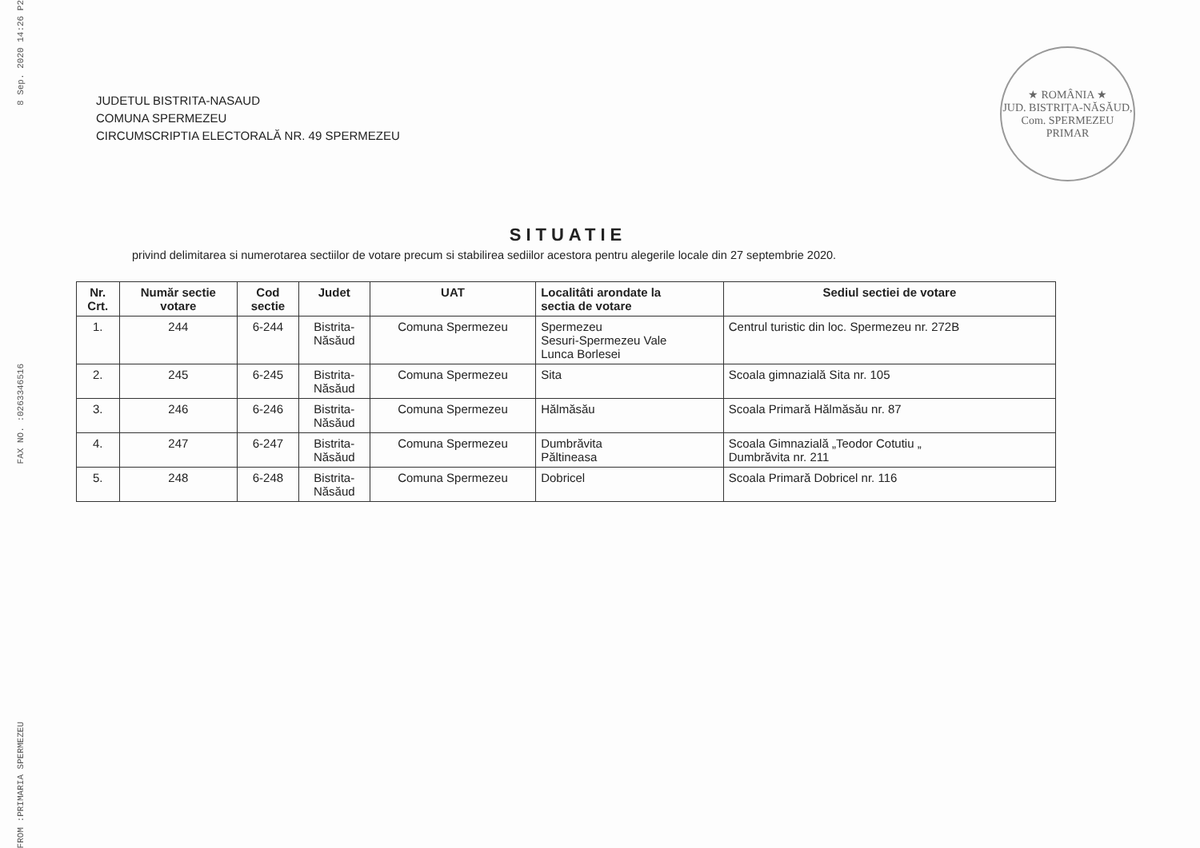8 Sep. 2020 14:26 P2
FAX NO. :0263346516
FROM :PRIMARIA SPERMEZEU
★ ROMÂNIA ★
JUD. BISTRIȚA-NĂSĂUD, Com. SPERMEZEU
PRIMAR
JUDETUL BISTRITA-NASAUD
COMUNA SPERMEZEU
CIRCUMSCRIPTIA ELECTORALĂ NR. 49 SPERMEZEU
SITUATIE
privind delimitarea si numerotarea sectiilor de votare precum si stabilirea sediilor acestora pentru alegerile locale din 27 septembrie 2020.
| Nr. Crt. | Număr sectie votare | Cod sectie | Judet | UAT | Localitâti arondate la sectia de votare | Sediul sectiei de votare |
| --- | --- | --- | --- | --- | --- | --- |
| 1. | 244 | 6-244 | Bistrita- Năsăud | Comuna Spermezeu | Spermezeu Sesuri-Spermezeu Vale Lunca Borlesei | Centrul turistic din loc. Spermezeu nr. 272B |
| 2. | 245 | 6-245 | Bistrita- Năsăud | Comuna Spermezeu | Sita | Scoala gimnazială Sita nr. 105 |
| 3. | 246 | 6-246 | Bistrita- Năsăud | Comuna Spermezeu | Hălmăsău | Scoala Primară Hălmăsău nr. 87 |
| 4. | 247 | 6-247 | Bistrita- Năsăud | Comuna Spermezeu | Dumbrăvita Păltineasa | Scoala Gimnazială „Teodor Cotutiu „ Dumbrăvita nr. 211 |
| 5. | 248 | 6-248 | Bistrita- Năsăud | Comuna Spermezeu | Dobricel | Scoala Primară Dobricel nr. 116 |